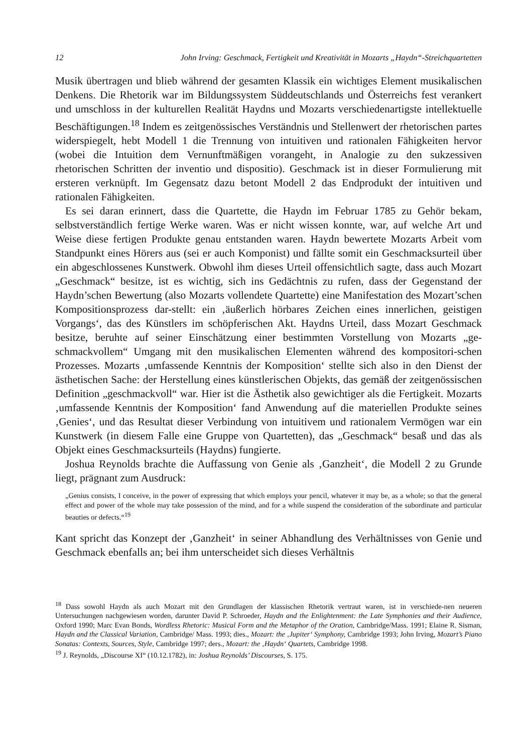12 John Irving: Geschmack, Fertigkeit und Kreativität in Mozarts „Haydn“-Streichquartetten
Musik übertragen und blieb während der gesamten Klassik ein wichtiges Element musikalischen Denkens. Die Rhetorik war im Bildungssystem Süddeutschlands und Österreichs fest verankert und umschloss in der kulturellen Realität Haydns und Mozarts verschiedenartigste intellektuelle Beschäftigungen.<sup>18</sup> Indem es zeitgenössisches Verständnis und Stellenwert der rhetorischen partes widerspiegelt, hebt Modell 1 die Trennung von intuitiven und rationalen Fähigkeiten hervor (wobei die Intuition dem Vernunftmäßigen vorangeht, in Analogie zu den sukzessiven rhetorischen Schritten der inventio und dispositio). Geschmack ist in dieser Formulierung mit ersteren verknüpft. Im Gegensatz dazu betont Modell 2 das Endprodukt der intuitiven und rationalen Fähigkeiten.
Es sei daran erinnert, dass die Quartette, die Haydn im Februar 1785 zu Gehör bekam, selbstverständlich fertige Werke waren. Was er nicht wissen konnte, war, auf welche Art und Weise diese fertigen Produkte genau entstanden waren. Haydn bewertete Mozarts Arbeit vom Standpunkt eines Hörers aus (sei er auch Komponist) und fällte somit ein Geschmacksurteil über ein abgeschlossenes Kunstwerk. Obwohl ihm dieses Urteil offensichtlich sagte, dass auch Mozart „Geschmack“ besitze, ist es wichtig, sich ins Gedächtnis zu rufen, dass der Gegenstand der Haydn’schen Bewertung (also Mozarts vollendete Quartette) eine Manifestation des Mozart’schen Kompositionsprozess dar-stellt: ein ‚äußerlich hörbares Zeichen eines innerlichen, geistigen Vorgangs‘, das des Künstlers im schöpferischen Akt. Haydns Urteil, dass Mozart Geschmack besitze, beruhte auf seiner Einschätzung einer bestimmten Vorstellung von Mozarts „ge-schmackvollem“ Umgang mit den musikalischen Elementen während des kompositori-schen Prozesses. Mozarts ‚umfassende Kenntnis der Komposition‘ stellte sich also in den Dienst der ästhetischen Sache: der Herstellung eines künstlerischen Objekts, das gemäß der zeitgenössischen Definition „geschmackvoll“ war. Hier ist die Ästhetik also gewichtiger als die Fertigkeit. Mozarts ‚umfassende Kenntnis der Komposition‘ fand Anwendung auf die materiellen Produkte seines ‚Genies‘, und das Resultat dieser Verbindung von intuitivem und rationalem Vermögen war ein Kunstwerk (in diesem Falle eine Gruppe von Quartetten), das „Geschmack“ besaß und das als Objekt eines Geschmacksurteils (Haydns) fungierte.
Joshua Reynolds brachte die Auffassung von Genie als ‚Ganzheit‘, die Modell 2 zu Grunde liegt, prägnant zum Ausdruck:
„Genius consists, I conceive, in the power of expressing that which employs your pencil, whatever it may be, as a whole; so that the general effect and power of the whole may take possession of the mind, and for a while suspend the consideration of the subordinate and particular beauties or defects.“<sup>19</sup>
Kant spricht das Konzept der ‚Ganzheit‘ in seiner Abhandlung des Verhältnisses von Genie und Geschmack ebenfalls an; bei ihm unterscheidet sich dieses Verhältnis
<sup>18</sup> Dass sowohl Haydn als auch Mozart mit den Grundlagen der klassischen Rhetorik vertraut waren, ist in verschiede-nen neueren Untersuchungen nachgewiesen worden, darunter David P. Schroeder, Haydn and the Enlightenment: the Late Symphonies and their Audience, Oxford 1990; Marc Evan Bonds, Wordless Rhetoric: Musical Form and the Metaphor of the Oration, Cambridge/Mass. 1991; Elaine R. Sisman, Haydn and the Classical Variation, Cambridge/ Mass. 1993; dies., Mozart: the ‚Jupiter‘ Symphony, Cambridge 1993; John Irving, Mozart’s Piano Sonatas: Contexts, Sources, Style, Cambridge 1997; ders., Mozart: the ‚Haydn‘ Quartets, Cambridge 1998.
<sup>19</sup> J. Reynolds, „Discourse XI“ (10.12.1782), in: Joshua Reynolds’ Discourses, S. 175.